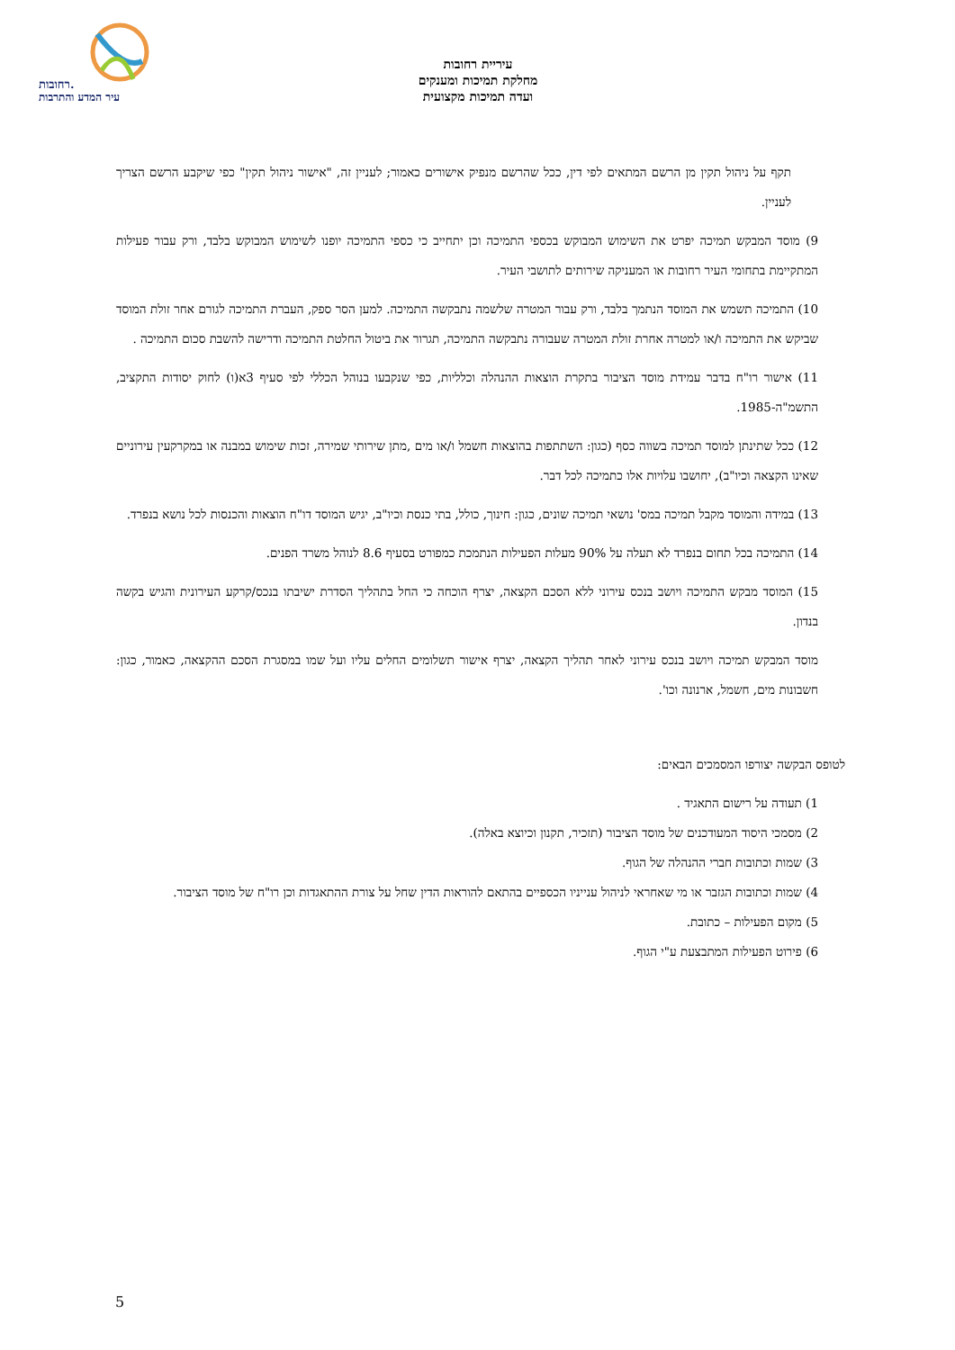רחובות.
עיר המדע והתרבות
עיריית רחובות
מחלקת תמיכות ומענקים
ועדה תמיכות מקצועית
תקף על ניהול תקין מן הרשם המתאים לפי דין, ככל שהרשם מנפיק אישורים כאמור; לעניין זה, "אישור ניהול תקין" כפי שיקבע הרשם הצריך לעניין.
9) מוסד המבקש תמיכה יפרט את השימוש המבוקש בכספי התמיכה וכן יתחייב כי כספי התמיכה יופנו לשימוש המבוקש בלבד, ורק עבור פעילות המתקיימת בתחומי העיר רחובות או המעניקה שירותים לתושבי העיר.
10) התמיכה תשמש את המוסד הנתמך בלבד, ורק עבור המטרה שלשמה נתבקשה התמיכה. למען הסר ספק, העברת התמיכה לגורם אחר זולת המוסד שביקש את התמיכה ו/או למטרה אחרת זולת המטרה שעבורה נתבקשה התמיכה, תגרור את ביטול החלטת התמיכה ודרישה להשבת סכום התמיכה .
11) אישור רו"ח בדבר עמידת מוסד הציבור בתקרת הוצאות ההנהלה וכלליות, כפי שנקבעו בנוהל הכללי לפי סעיף 3א(ו) לחוק יסודות התקציב, התשמ"ה-1985.
12) ככל שתינתן למוסד תמיכה בשווה כסף (כגון: השתתפות בהוצאות חשמל ו/או מים ,מתן שירותי שמירה, זכות שימוש במבנה או במקרקעין עירוניים שאינו הקצאה וכיו"ב), יחושבו עלויות אלו כתמיכה לכל דבר.
13) במידה והמוסד מקבל תמיכה במס' נושאי תמיכה שונים, כגון: חינוך, כולל, בתי כנסת וכיו"ב, יגיש המוסד דו"ח הוצאות והכנסות לכל נושא בנפרד.
14) התמיכה בכל תחום בנפרד לא תעלה על 90% מעלות הפעילות הנתמכת כמפורט בסעיף 8.6 לנוהל משרד הפנים.
15) המוסד מבקש התמיכה ויושב בנכס עירוני ללא הסכם הקצאה, יצרף הוכחה כי החל בתהליך הסדרת ישיבתו בנכס/קרקע העירונית והגיש בקשה בנדון.
מוסד המבקש תמיכה ויושב בנכס עירוני לאחר תהליך הקצאה, יצרף אישור תשלומים החלים עליו ועל שמו במסגרת הסכם ההקצאה, כאמור, כגון: חשבונות מים, חשמל, ארנונה וכו'.
לטופס הבקשה יצורפו המסמכים הבאים:
1) תעודה על רישום התאגיד .
2) מסמכי היסוד המעודכנים של מוסד הציבור (תזכיר, תקנון וכיוצא באלה).
3) שמות וכתובות חברי ההנהלה של הגוף.
4) שמות וכתובות הגזבר או מי שאחראי לניהול ענייניו הכספיים בהתאם להוראות הדין שחל על צורת ההתאגדות וכן רו"ח של מוסד הציבור.
5) מקום הפעילות – כתובת.
6) פירוט הפעילות המתבצעת ע"י הגוף.
5